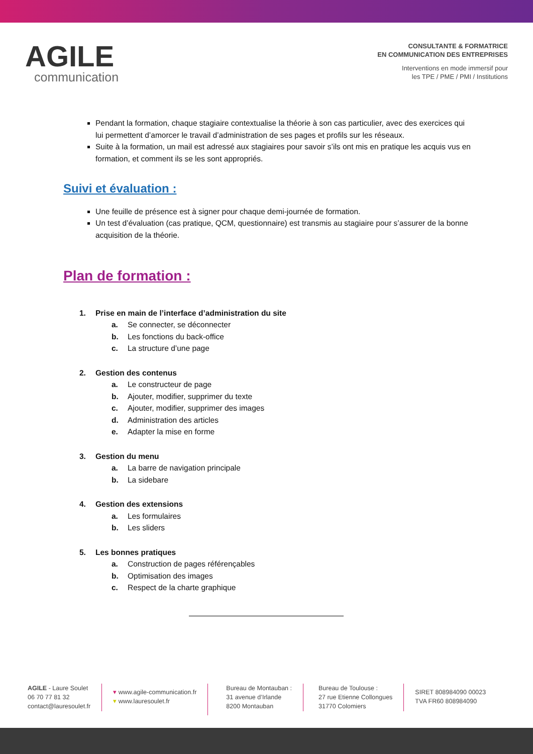AGILE
communication
CONSULTANTE & FORMATRICE
EN COMMUNICATION DES ENTREPRISES
Interventions en mode immersif pour
les TPE / PME / PMI / Institutions
Pendant la formation, chaque stagiaire contextualise la théorie à son cas particulier, avec des exercices qui lui permettent d’amorcer le travail d’administration de ses pages et profils sur les réseaux.
Suite à la formation, un mail est adressé aux stagiaires pour savoir s’ils ont mis en pratique les acquis vus en formation, et comment ils se les sont appropriés.
Suivi et évaluation :
Une feuille de présence est à signer pour chaque demi-journée de formation.
Un test d’évaluation (cas pratique, QCM, questionnaire) est transmis au stagiaire pour s’assurer de la bonne acquisition de la théorie.
Plan de formation :
1. Prise en main de l’interface d’administration du site
a. Se connecter, se déconnecter
b. Les fonctions du back-office
c. La structure d’une page
2. Gestion des contenus
a. Le constructeur de page
b. Ajouter, modifier, supprimer du texte
c. Ajouter, modifier, supprimer des images
d. Administration des articles
e. Adapter la mise en forme
3. Gestion du menu
a. La barre de navigation principale
b. La sidebare
4. Gestion des extensions
a. Les formulaires
b. Les sliders
5. Les bonnes pratiques
a. Construction de pages référençables
b. Optimisation des images
c. Respect de la charte graphique
AGILE - Laure Soulet
06 70 77 81 32
contact@lauresoulet.fr
▾ www.agile-communication.fr
▾ www.lauresoulet.fr
Bureau de Montauban :
31 avenue d’Irlande
8200 Montauban
Bureau de Toulouse :
27 rue Etienne Collongues
31770 Colomiers
SIRET 808984090 00023
TVA FR60 808984090